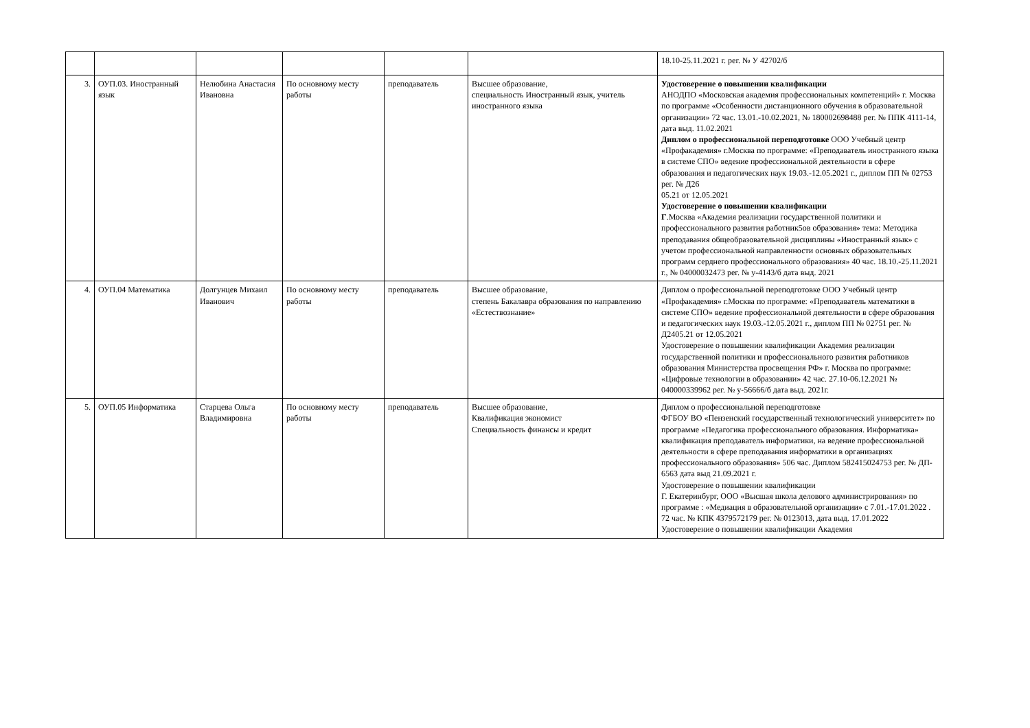| | | | | | | 18.10-25.11.2021 г. рег. № У 42702/б |
| 3. | ОУП.03. Иностранный язык | Нелюбина Анастасия Ивановна | По основному месту работы | преподаватель | Высшее образование, специальность Иностранный язык, учитель иностранного языка | Удостоверение о повышении квалификации АНОДПО «Московская академия профессиональных компетенций» г. Москва по программе «Особенности дистанционного обучения в образовательной организации» 72 час. 13.01.-10.02.2021, № 180002698488 рег. № ППК 4111-14, дата выд. 11.02.2021 Диплом о профессиональной переподготовке ООО Учебный центр «Профакадемия» г.Москва по программе: «Преподаватель иностранного языка в системе СПО» ведение профессиональной деятельности в сфере образования и педагогических наук 19.03.-12.05.2021 г., диплом ПП № 02753 рег. № Д26 05.21 от 12.05.2021 Удостоверение о повышении квалификации Г .Москва «Академия реализации государственной политики и профессионального развития работник5ов образования» тема: Методика преподавания общеобразовательной дисциплины «Иностранный язык» с учетом профессиональной направленности основных образовательных программ серднего профессионального образования» 40 час. 18.10.-25.11.2021 г., № 04000032473 рег. № у-4143/б дата выд. 2021 |
| 4. | ОУП.04 Математика | Долгунцев Михаил Иванович | По основному месту работы | преподаватель | Высшее образование, степень Бакалавра образования по направлению «Естествознание» | Диплом о профессиональной переподготовке ООО Учебный центр «Профакадемия» г.Москва по программе: «Преподаватель математики в системе СПО» ведение профессиональной деятельности в сфере образования и педагогических наук 19.03.-12.05.2021 г., диплом ПП № 02751 рег. № Д2405.21 от 12.05.2021 Удостоверение о повышении квалификации Академия реализации государственной политики и профессионального развития работников образования Министерства просвещения РФ» г. Москва по программе: «Цифровые технологии в образовании» 42 час. 27.10-06.12.2021 № 040000339962 рег. № у-56666/б дата выд. 2021г. |
| 5. | ОУП.05 Информатика | Старцева Ольга Владимировна | По основному месту работы | преподаватель | Высшее образование, Квалификация экономист Специальность финансы и кредит | Диплом о профессиональной переподготовке ФГБОУ ВО «Пензенский государственный технологический университет» по программе «Педагогика профессионального образования. Информатика» квалификация преподаватель информатики, на ведение профессиональной деятельности в сфере преподавания информатики в организациях профессионального образования» 506 час. Диплом 582415024753 рег. № ДП- 6563 дата выд 21.09.2021 г. Удостоверение о повышении квалификации Г. Екатеринбург, ООО «Высшая школа делового администрирования» по программе : «Медиация в образовательной организации» с 7.01.-17.01.2022 . 72 час. № КПК 4379572179 рег. № 0123013, дата выд. 17.01.2022 Удостоверение о повышении квалификации Академия |